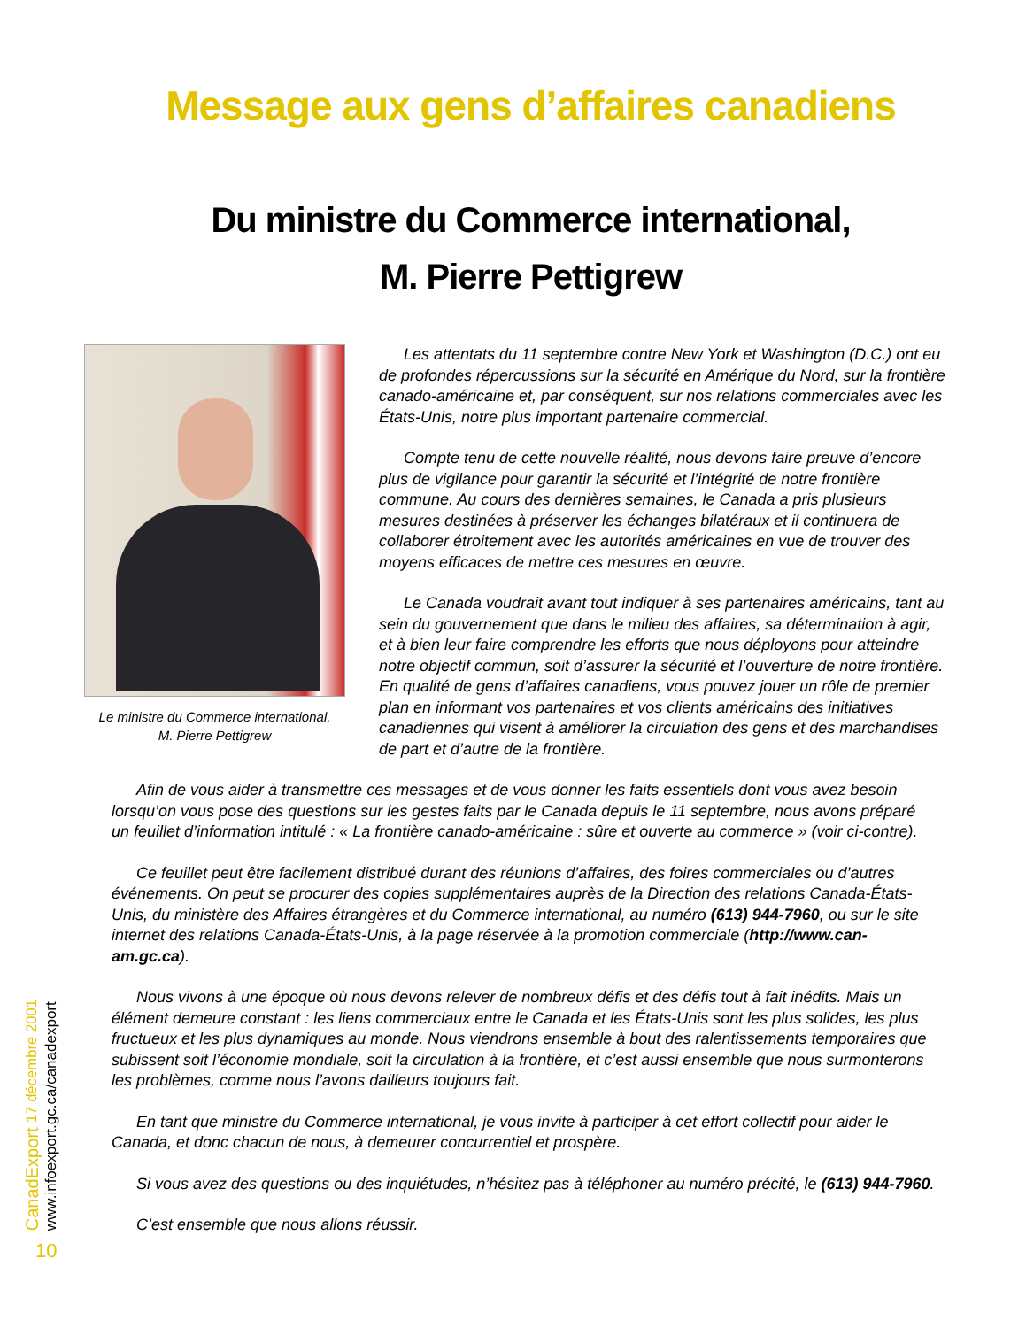Message aux gens d’affaires canadiens
Du ministre du Commerce international,
M. Pierre Pettigrew
Le ministre du Commerce international,
M. Pierre Pettigrew
Les attentats du 11 septembre contre New York et Washington (D.C.) ont eu de profondes répercussions sur la sécurité en Amérique du Nord, sur la frontière canado-américaine et, par conséquent, sur nos relations commerciales avec les États-Unis, notre plus important partenaire commercial.
Compte tenu de cette nouvelle réalité, nous devons faire preuve d’encore plus de vigilance pour garantir la sécurité et l’intégrité de notre frontière commune. Au cours des dernières semaines, le Canada a pris plusieurs mesures destinées à préserver les échanges bilatéraux et il continuera de collaborer étroitement avec les autorités américaines en vue de trouver des moyens efficaces de mettre ces mesures en œuvre.
Le Canada voudrait avant tout indiquer à ses partenaires américains, tant au sein du gouvernement que dans le milieu des affaires, sa détermination à agir, et à bien leur faire comprendre les efforts que nous déployons pour atteindre notre objectif commun, soit d’assurer la sécurité et l’ouverture de notre frontière. En qualité de gens d’affaires canadiens, vous pouvez jouer un rôle de premier plan en informant vos partenaires et vos clients américains des initiatives canadiennes qui visent à améliorer la circulation des gens et des marchandises de part et d’autre de la frontière.
Afin de vous aider à transmettre ces messages et de vous donner les faits essentiels dont vous avez besoin lorsqu’on vous pose des questions sur les gestes faits par le Canada depuis le 11 septembre, nous avons préparé un feuillet d’information intitulé : « La frontière canado-américaine : sûre et ouverte au commerce » (voir ci-contre).
Ce feuillet peut être facilement distribué durant des réunions d’affaires, des foires commerciales ou d’autres événements. On peut se procurer des copies supplémentaires auprès de la Direction des relations Canada-États-Unis, du ministère des Affaires étrangères et du Commerce international, au numéro (613) 944-7960, ou sur le site internet des relations Canada-États-Unis, à la page réservée à la promotion commerciale (http://www.can-am.gc.ca).
Nous vivons à une époque où nous devons relever de nombreux défis et des défis tout à fait inédits. Mais un élément demeure constant : les liens commerciaux entre le Canada et les États-Unis sont les plus solides, les plus fructueux et les plus dynamiques au monde. Nous viendrons ensemble à bout des ralentissements temporaires que subissent soit l’économie mondiale, soit la circulation à la frontière, et c’est aussi ensemble que nous surmonterons les problèmes, comme nous l’avons dailleurs toujours fait.
En tant que ministre du Commerce international, je vous invite à participer à cet effort collectif pour aider le Canada, et donc chacun de nous, à demeurer concurrentiel et prospère.
Si vous avez des questions ou des inquiétudes, n’hésitez pas à téléphoner au numéro précité, le (613) 944-7960.
C’est ensemble que nous allons réussir.
CanadExport 17 décembre 2001
www.infoexport.gc.ca/canadexport
10